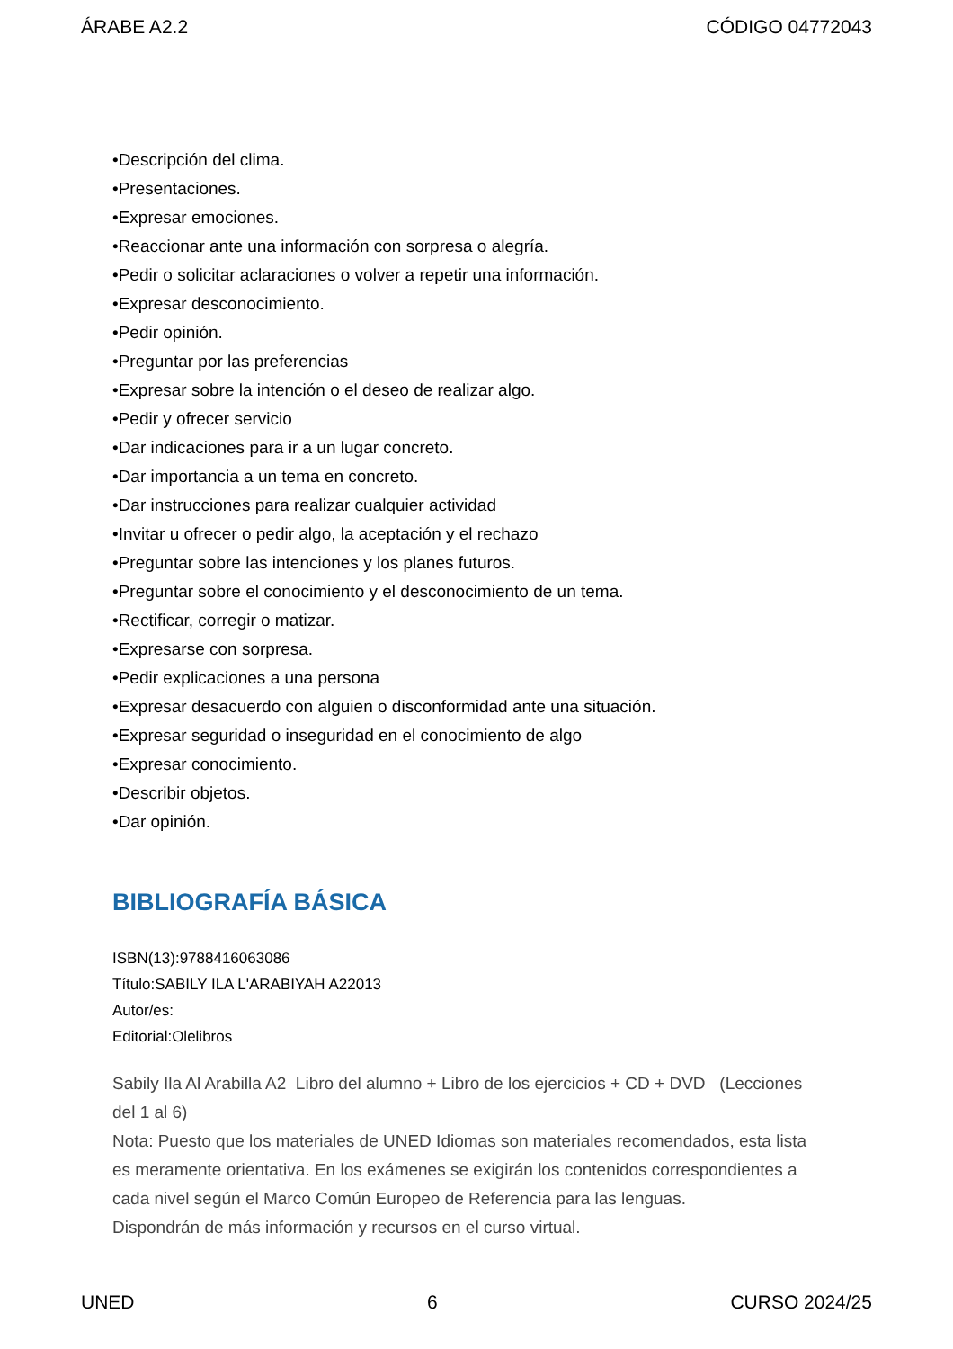ÁRABE A2.2 CÓDIGO 04772043
•Descripción del clima.
•Presentaciones.
•Expresar emociones.
•Reaccionar ante una información con sorpresa o alegría.
•Pedir o solicitar aclaraciones o volver a repetir una información.
•Expresar desconocimiento.
•Pedir opinión.
•Preguntar por las preferencias
•Expresar sobre la intención o el deseo de realizar algo.
•Pedir y ofrecer servicio
•Dar indicaciones para ir a un lugar concreto.
•Dar importancia a un tema en concreto.
•Dar instrucciones para realizar cualquier actividad
•Invitar u ofrecer o pedir algo, la aceptación y el rechazo
•Preguntar sobre las intenciones y los planes futuros.
•Preguntar sobre el conocimiento y el desconocimiento de un tema.
•Rectificar, corregir o matizar.
•Expresarse con sorpresa.
•Pedir explicaciones a una persona
•Expresar desacuerdo con alguien o disconformidad ante una situación.
•Expresar seguridad o inseguridad en el conocimiento de algo
•Expresar conocimiento.
•Describir objetos.
•Dar opinión.
BIBLIOGRAFÍA BÁSICA
ISBN(13):9788416063086
Título:SABILY ILA L'ARABIYAH A22013
Autor/es:
Editorial:Olelibros
Sabily Ila Al Arabilla A2 Libro del alumno + Libro de los ejercicios + CD + DVD (Lecciones del 1 al 6)
Nota: Puesto que los materiales de UNED Idiomas son materiales recomendados, esta lista es meramente orientativa. En los exámenes se exigirán los contenidos correspondientes a cada nivel según el Marco Común Europeo de Referencia para las lenguas.
Dispondrán de más información y recursos en el curso virtual.
UNED 6 CURSO 2024/25